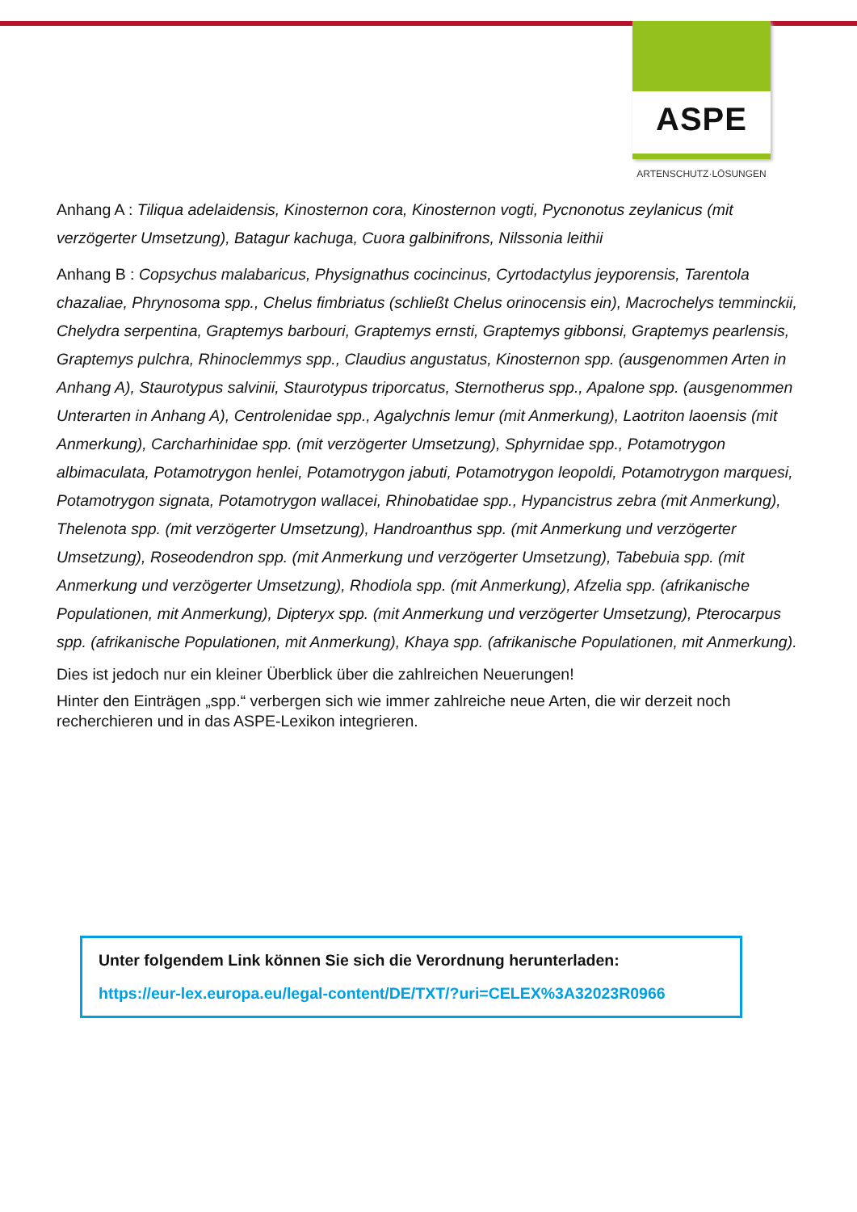ASPE
ARTENSCHUTZ·LÖSUNGEN
Anhang A : Tiliqua adelaidensis, Kinosternon cora, Kinosternon vogti, Pycnonotus zeylanicus (mit verzögerter Umsetzung), Batagur kachuga, Cuora galbinifrons, Nilssonia leithii
Anhang B : Copsychus malabaricus, Physignathus cocincinus, Cyrtodactylus jeyporensis, Tarentola chazaliae, Phrynosoma spp., Chelus fimbriatus (schließt Chelus orinocensis ein), Macrochelys temminckii, Chelydra serpentina, Graptemys barbouri, Graptemys ernsti, Graptemys gibbonsi, Graptemys pearlensis, Graptemys pulchra, Rhinoclemmys spp., Claudius angustatus, Kinosternon spp. (ausgenommen Arten in Anhang A), Staurotypus salvinii, Staurotypus triporcatus, Sternotherus spp., Apalone spp. (ausgenommen Unterarten in Anhang A), Centrolenidae spp., Agalychnis lemur (mit Anmerkung), Laotriton laoensis (mit Anmerkung), Carcharhinidae spp. (mit verzögerter Umsetzung), Sphyrnidae spp., Potamotrygon albimaculata, Potamotrygon henlei, Potamotrygon jabuti, Potamotrygon leopoldi, Potamotrygon marquesi, Potamotrygon signata, Potamotrygon wallacei, Rhinobatidae spp., Hypancistrus zebra (mit Anmerkung), Thelenota spp. (mit verzögerter Umsetzung), Handroanthus spp. (mit Anmerkung und verzögerter Umsetzung), Roseodendron spp. (mit Anmerkung und verzögerter Umsetzung), Tabebuia spp. (mit Anmerkung und verzögerter Umsetzung), Rhodiola spp. (mit Anmerkung), Afzelia spp. (afrikanische Populationen, mit Anmerkung), Dipteryx spp. (mit Anmerkung und verzögerter Umsetzung), Pterocarpus spp. (afrikanische Populationen, mit Anmerkung), Khaya spp. (afrikanische Populationen, mit Anmerkung).
Dies ist jedoch nur ein kleiner Überblick über die zahlreichen Neuerungen!
Hinter den Einträgen „spp.“ verbergen sich wie immer zahlreiche neue Arten, die wir derzeit noch recherchieren und in das ASPE-Lexikon integrieren.
Unter folgendem Link können Sie sich die Verordnung herunterladen:
https://eur-lex.europa.eu/legal-content/DE/TXT/?uri=CELEX%3A32023R0966